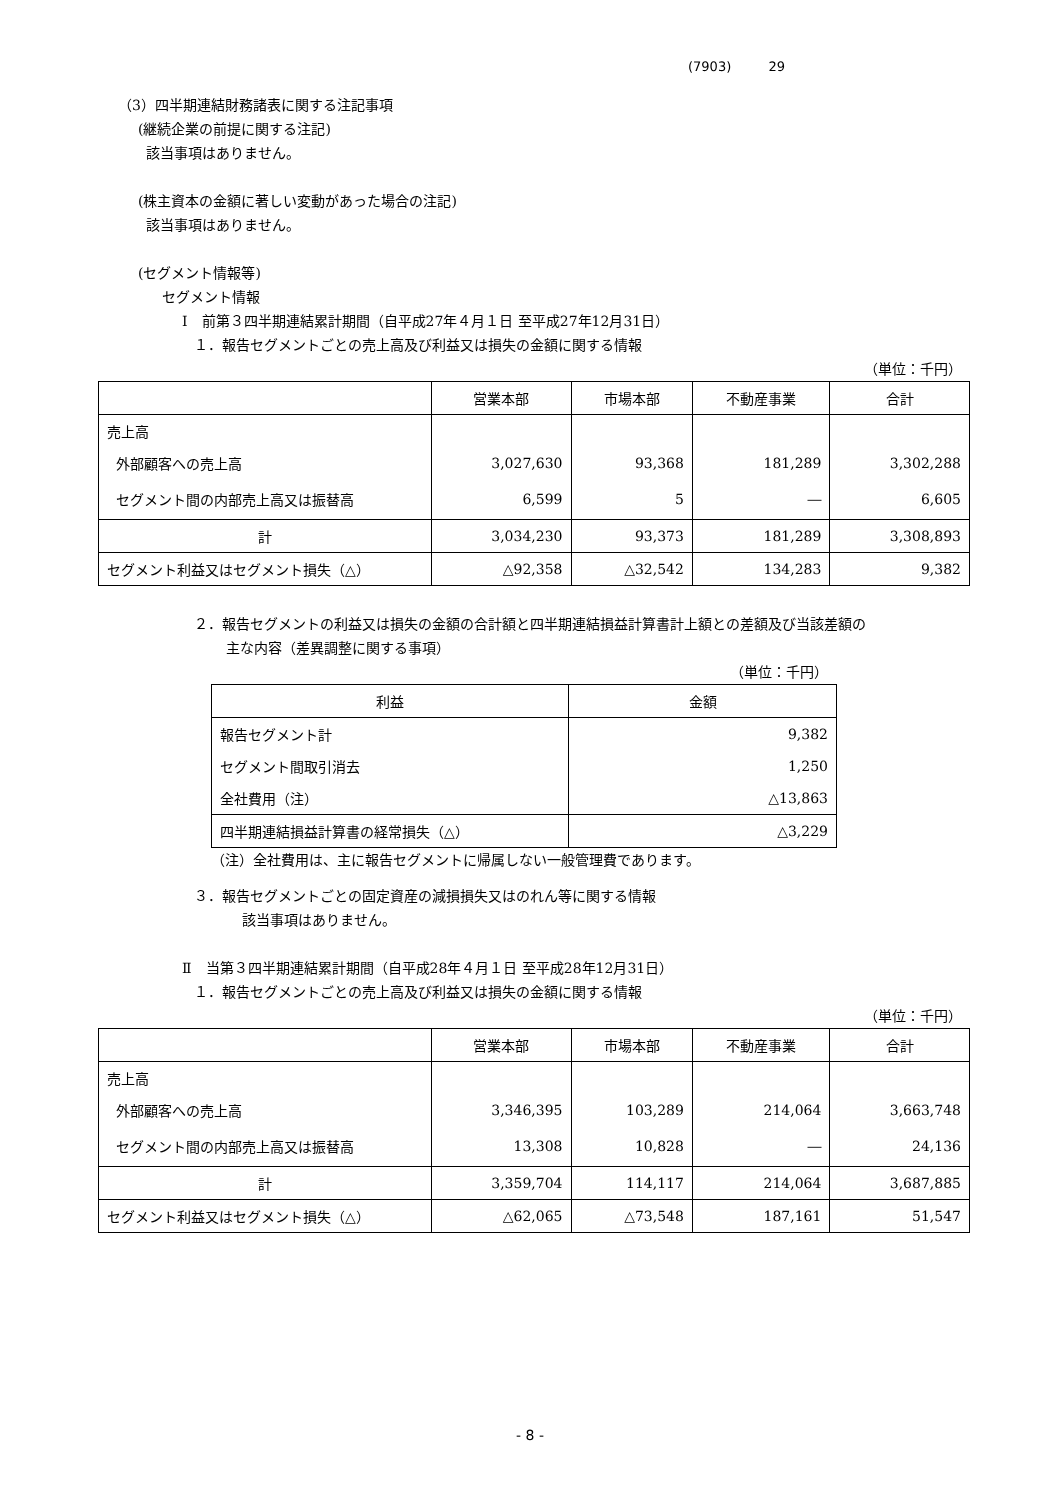(7903) 29
（3）四半期連結財務諸表に関する注記事項
(継続企業の前提に関する注記)
該当事項はありません。
(株主資本の金額に著しい変動があった場合の注記)
該当事項はありません。
(セグメント情報等)
セグメント情報
Ⅰ　前第３四半期連結累計期間（自平成27年４月１日 至平成27年12月31日）
１．報告セグメントごとの売上高及び利益又は損失の金額に関する情報
（単位：千円）
| | 営業本部 | 市場本部 | 不動産事業 | 合計 |
| --- | --- | --- | --- | --- |
| 売上高 | | | | |
| 外部顧客への売上高 | 3,027,630 | 93,368 | 181,289 | 3,302,288 |
| セグメント間の内部売上高又は振替高 | 6,599 | 5 | ― | 6,605 |
| 計 | 3,034,230 | 93,373 | 181,289 | 3,308,893 |
| セグメント利益又はセグメント損失（△） | △92,358 | △32,542 | 134,283 | 9,382 |
２．報告セグメントの利益又は損失の金額の合計額と四半期連結損益計算書計上額との差額及び当該差額の
主な内容（差異調整に関する事項）
（単位：千円）
| 利益 | 金額 |
| --- | --- |
| 報告セグメント計 | 9,382 |
| セグメント間取引消去 | 1,250 |
| 全社費用（注） | △13,863 |
| 四半期連結損益計算書の経常損失（△） | △3,229 |
（注）全社費用は、主に報告セグメントに帰属しない一般管理費であります。
３．報告セグメントごとの固定資産の減損損失又はのれん等に関する情報
該当事項はありません。
Ⅱ　当第３四半期連結累計期間（自平成28年４月１日 至平成28年12月31日）
１．報告セグメントごとの売上高及び利益又は損失の金額に関する情報
（単位：千円）
| | 営業本部 | 市場本部 | 不動産事業 | 合計 |
| --- | --- | --- | --- | --- |
| 売上高 | | | | |
| 外部顧客への売上高 | 3,346,395 | 103,289 | 214,064 | 3,663,748 |
| セグメント間の内部売上高又は振替高 | 13,308 | 10,828 | ― | 24,136 |
| 計 | 3,359,704 | 114,117 | 214,064 | 3,687,885 |
| セグメント利益又はセグメント損失（△） | △62,065 | △73,548 | 187,161 | 51,547 |
- 8 -